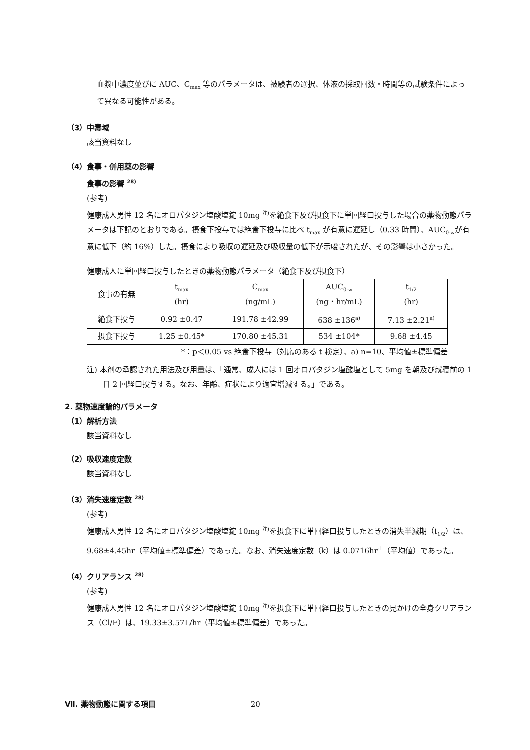血漿中濃度並びに AUC、C<sub>max</sub> 等のパラメータは、被験者の選択、体液の採取回数・時間等の試験条件によって異なる可能性がある。
（3）中毒域
該当資料なし
（4）食事・併用薬の影響
食事の影響 <sup>28)</sup>
(参考)
健康成人男性 12 名にオロパタジン塩酸塩錠 10mg <sup>注)</sup>を絶食下及び摂食下に単回経口投与した場合の薬物動態パラメータは下記のとおりである。摂食下投与では絶食下投与に比べ t<sub>max</sub> が有意に遅延し（0.33 時間）、AUC<sub>0-∞</sub>が有意に低下（約 16%）した。摂食により吸収の遅延及び吸収量の低下が示唆されたが、その影響は小さかった。
健康成人に単回経口投与したときの薬物動態パラメータ（絶食下及び摂食下）
| 食事の有無 | t<sub>max</sub> (hr) | C<sub>max</sub> (ng/mL) | AUC<sub>0-∞</sub> (ng・hr/mL) | t<sub>1/2</sub> (hr) |
| --- | --- | --- | --- | --- |
| 絶食下投与 | 0.92 ±0.47 | 191.78 ±42.99 | 638 ±136<sup>a)</sup> | 7.13 ±2.21<sup>a)</sup> |
| 摂食下投与 | 1.25 ±0.45* | 170.80 ±45.31 | 534 ±104* | 9.68 ±4.45 |
*：p＜0.05 vs 絶食下投与（対応のある t 検定）、a) n=10、平均値±標準偏差
注) 本剤の承認された用法及び用量は、「通常、成人には 1 回オロパタジン塩酸塩として 5mg を朝及び就寝前の 1 日 2 回経口投与する。なお、年齢、症状により適宜増減する。」である。
2. 薬物速度論的パラメータ
（1）解析方法
該当資料なし
（2）吸収速度定数
該当資料なし
（3）消失速度定数 <sup>28)</sup>
(参考)
健康成人男性 12 名にオロパタジン塩酸塩錠 10mg <sup>注)</sup>を摂食下に単回経口投与したときの消失半減期（t<sub>1/2</sub>）は、9.68±4.45hr（平均値±標準偏差）であった。なお、消失速度定数（k）は 0.0716hr<sup>-1</sup>（平均値）であった。
（4）クリアランス <sup>28)</sup>
(参考)
健康成人男性 12 名にオロパタジン塩酸塩錠 10mg <sup>注)</sup>を摂食下に単回経口投与したときの見かけの全身クリアランス（Cl/F）は、19.33±3.57L/hr（平均値±標準偏差）であった。
Ⅶ. 薬物動態に関する項目 20